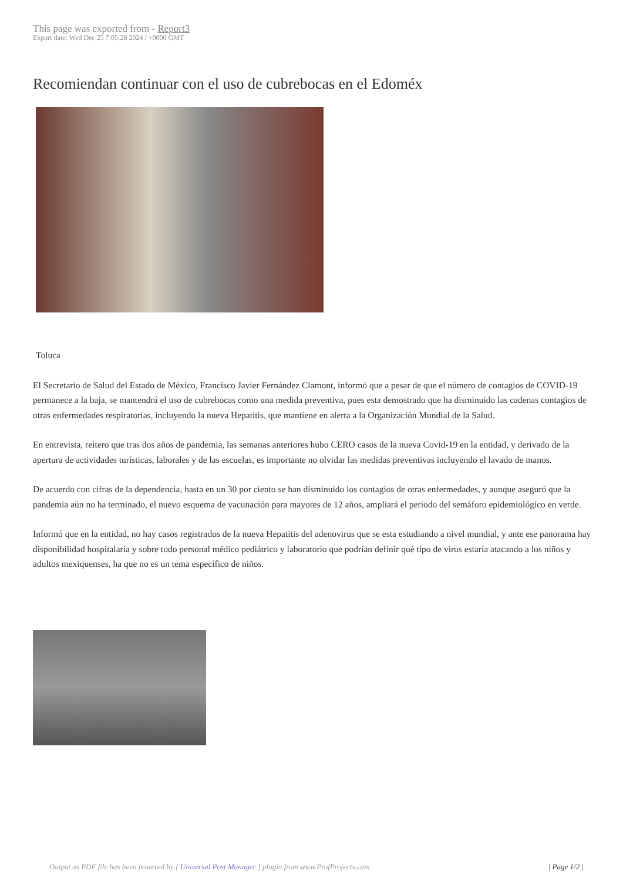This page was exported from - Report3
Export date: Wed Dec 25 7:05:28 2024 / +0000 GMT
Recomiendan continuar con el uso de cubrebocas en el Edoméx
Toluca
El Secretario de Salud del Estado de México, Francisco Javier Fernández Clamont, informó que a pesar de que el número de contagios de COVID-19 permanece a la baja, se mantendrá el uso de cubrebocas como una medida preventiva, pues esta demostrado que ha disminuido las cadenas contagios de otras enfermedades respiratorias, incluyendo la nueva Hepatitis, que mantiene en alerta a la Organización Mundial de la Salud.
En entrevista, reitero que tras dos años de pandemia, las semanas anteriores hubo CERO casos de la nueva Covid-19 en la entidad, y derivado de la apertura de actividades turísticas, laborales y de las escuelas, es importante no olvidar las medidas preventivas incluyendo el lavado de manos.
De acuerdo con cifras de la dependencia, hasta en un 30 por ciento se han disminuido los contagios de otras enfermedades, y aunque aseguró que la pandemia aún no ha terminado, el nuevo esquema de vacunación para mayores de 12 años, ampliará el periodo del semáforo epidemiológico en verde.
Informó que en la entidad, no hay casos registrados de la nueva Hepatitis del adenovirus que se esta estudiando a nivel mundial, y ante ese panorama hay disponibilidad hospitalaria y sobre todo personal médico pediátrico y laboratorio que podrían definir qué tipo de virus estaría atacando a los niños y adultos mexiquenses, ha que no es un tema específico de niños.
Output as PDF file has been powered by [ Universal Post Manager ] plugin from www.ProfProjects.com | Page 1/2 |